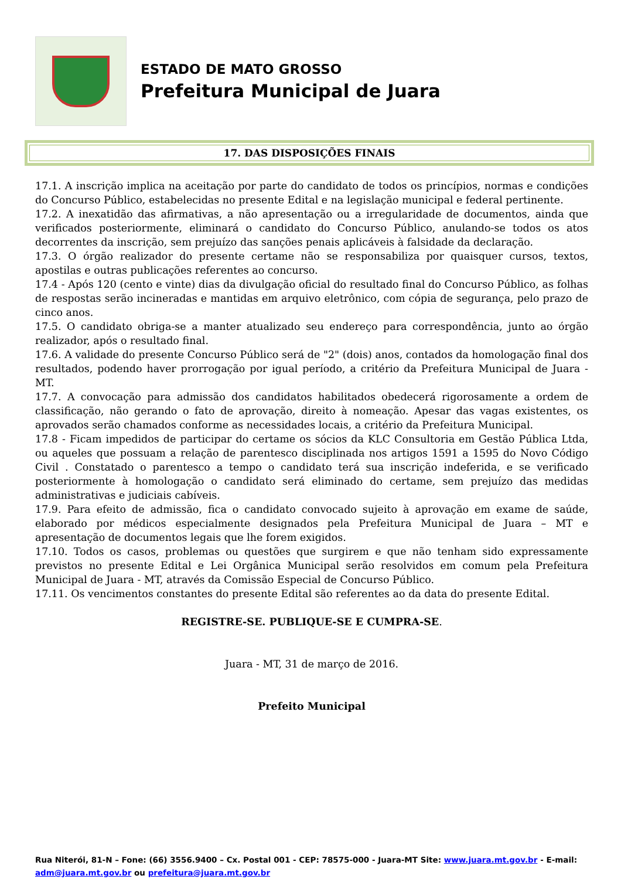ESTADO DE MATO GROSSO
Prefeitura Municipal de Juara
17. DAS DISPOSIÇÕES FINAIS
17.1. A inscrição implica na aceitação por parte do candidato de todos os princípios, normas e condições do Concurso Público, estabelecidas no presente Edital e na legislação municipal e federal pertinente.
17.2. A inexatidão das afirmativas, a não apresentação ou a irregularidade de documentos, ainda que verificados posteriormente, eliminará o candidato do Concurso Público, anulando-se todos os atos decorrentes da inscrição, sem prejuízo das sanções penais aplicáveis à falsidade da declaração.
17.3. O órgão realizador do presente certame não se responsabiliza por quaisquer cursos, textos, apostilas e outras publicações referentes ao concurso.
17.4 - Após 120 (cento e vinte) dias da divulgação oficial do resultado final do Concurso Público, as folhas de respostas serão incineradas e mantidas em arquivo eletrônico, com cópia de segurança, pelo prazo de cinco anos.
17.5. O candidato obriga-se a manter atualizado seu endereço para correspondência, junto ao órgão realizador, após o resultado final.
17.6. A validade do presente Concurso Público será de "2" (dois) anos, contados da homologação final dos resultados, podendo haver prorrogação por igual período, a critério da Prefeitura Municipal de Juara - MT.
17.7. A convocação para admissão dos candidatos habilitados obedecerá rigorosamente a ordem de classificação, não gerando o fato de aprovação, direito à nomeação. Apesar das vagas existentes, os aprovados serão chamados conforme as necessidades locais, a critério da Prefeitura Municipal.
17.8 - Ficam impedidos de participar do certame os sócios da KLC Consultoria em Gestão Pública Ltda, ou aqueles que possuam a relação de parentesco disciplinada nos artigos 1591 a 1595 do Novo Código Civil . Constatado o parentesco a tempo o candidato terá sua inscrição indeferida, e se verificado posteriormente à homologação o candidato será eliminado do certame, sem prejuízo das medidas administrativas e judiciais cabíveis.
17.9. Para efeito de admissão, fica o candidato convocado sujeito à aprovação em exame de saúde, elaborado por médicos especialmente designados pela Prefeitura Municipal de Juara – MT e apresentação de documentos legais que lhe forem exigidos.
17.10. Todos os casos, problemas ou questões que surgirem e que não tenham sido expressamente previstos no presente Edital e Lei Orgânica Municipal serão resolvidos em comum pela Prefeitura Municipal de Juara - MT, através da Comissão Especial de Concurso Público.
17.11. Os vencimentos constantes do presente Edital são referentes ao da data do presente Edital.
REGISTRE-SE. PUBLIQUE-SE E CUMPRA-SE.
Juara - MT, 31 de março de 2016.
Prefeito Municipal
Rua Niterói, 81-N – Fone: (66) 3556.9400 – Cx. Postal 001 - CEP: 78575-000 - Juara-MT Site: www.juara.mt.gov.br - E-mail: adm@juara.mt.gov.br ou prefeitura@juara.mt.gov.br